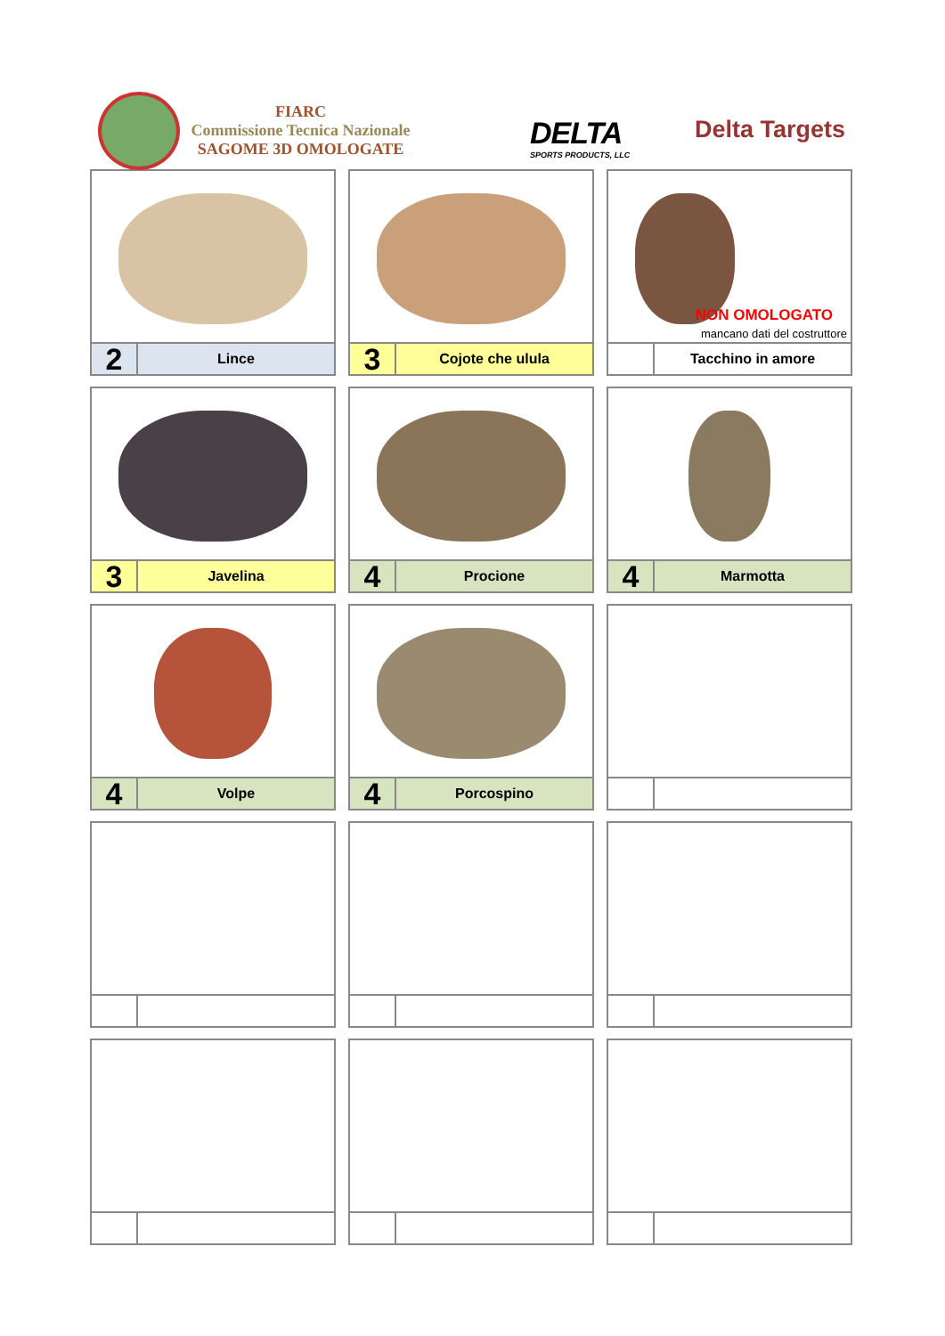FIARC
Commissione Tecnica Nazionale
SAGOME 3D OMOLOGATE
DELTA
SPORTS PRODUCTS, LLC
Delta Targets
2
Lince
3
Cojote che ulula
NON OMOLOGATO
mancano dati del costruttore
Tacchino in amore
3
Javelina
4
Procione
4
Marmotta
4
Volpe
4
Porcospino